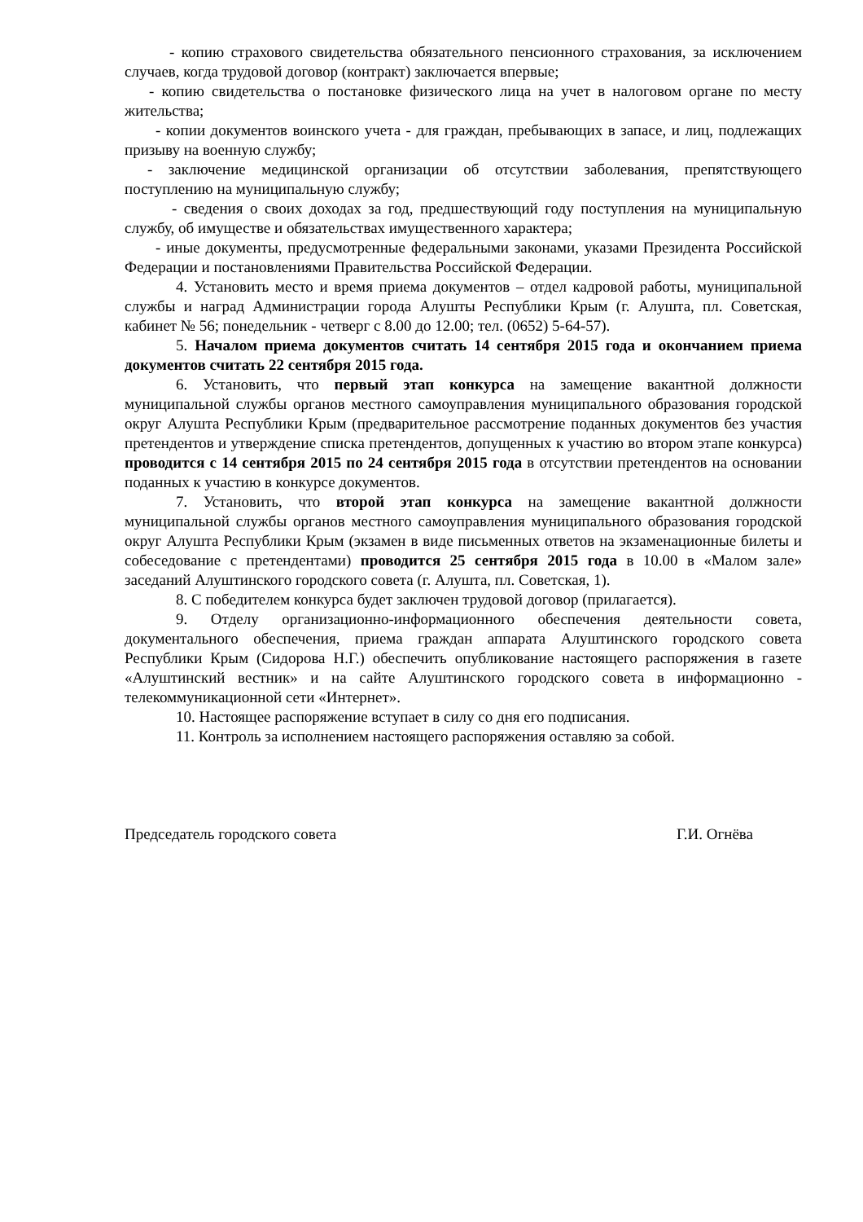- копию страхового свидетельства обязательного пенсионного страхования, за исключением случаев, когда трудовой договор (контракт) заключается впервые;
- копию свидетельства о постановке физического лица на учет в налоговом органе по месту жительства;
- копии документов воинского учета - для граждан, пребывающих в запасе, и лиц, подлежащих призыву на военную службу;
- заключение медицинской организации об отсутствии заболевания, препятствующего поступлению на муниципальную службу;
- сведения о своих доходах за год, предшествующий году поступления на муниципальную службу, об имуществе и обязательствах имущественного характера;
- иные документы, предусмотренные федеральными законами, указами Президента Российской Федерации и постановлениями Правительства Российской Федерации.
4. Установить место и время приема документов – отдел кадровой работы, муниципальной службы и наград Администрации города Алушты Республики Крым (г. Алушта, пл. Советская, кабинет № 56; понедельник - четверг с 8.00 до 12.00; тел. (0652) 5-64-57).
5. Началом приема документов считать 14 сентября 2015 года и окончанием приема документов считать 22 сентября 2015 года.
6. Установить, что первый этап конкурса на замещение вакантной должности муниципальной службы органов местного самоуправления муниципального образования городской округ Алушта Республики Крым (предварительное рассмотрение поданных документов без участия претендентов и утверждение списка претендентов, допущенных к участию во втором этапе конкурса) проводится с 14 сентября 2015 по 24 сентября 2015 года в отсутствии претендентов на основании поданных к участию в конкурсе документов.
7. Установить, что второй этап конкурса на замещение вакантной должности муниципальной службы органов местного самоуправления муниципального образования городской округ Алушта Республики Крым (экзамен в виде письменных ответов на экзаменационные билеты и собеседование с претендентами) проводится 25 сентября 2015 года в 10.00 в «Малом зале» заседаний Алуштинского городского совета (г. Алушта, пл. Советская, 1).
8. С победителем конкурса будет заключен трудовой договор (прилагается).
9. Отделу организационно-информационного обеспечения деятельности совета, документального обеспечения, приема граждан аппарата Алуштинского городского совета Республики Крым (Сидорова Н.Г.) обеспечить опубликование настоящего распоряжения в газете «Алуштинский вестник» и на сайте Алуштинского городского совета в информационно - телекоммуникационной сети «Интернет».
10. Настоящее распоряжение вступает в силу со дня его подписания.
11. Контроль за исполнением настоящего распоряжения оставляю за собой.
Председатель городского совета Г.И. Огнёва